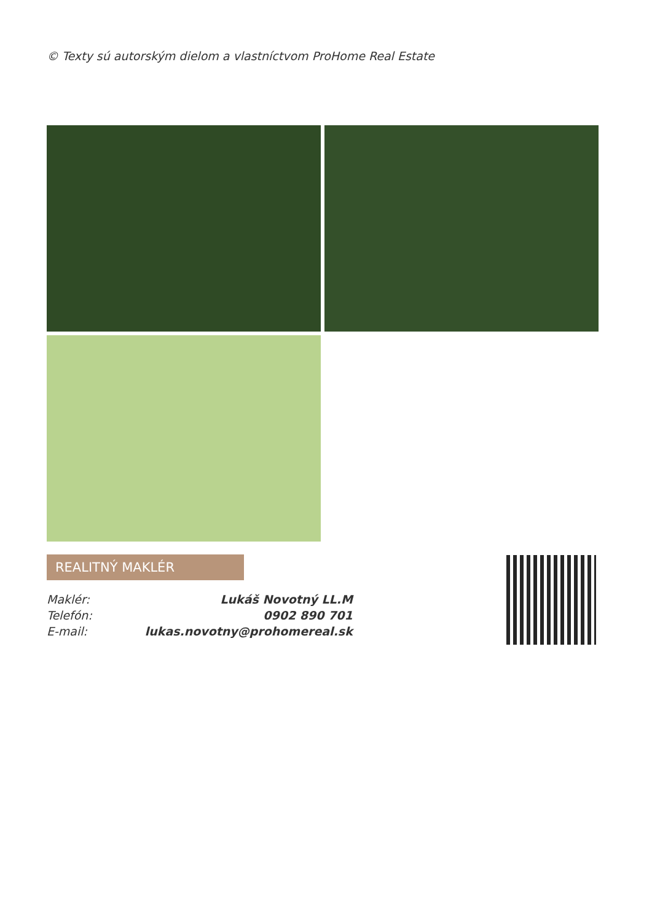© Texty sú autorským dielom a vlastníctvom ProHome Real Estate
REALITNÝ MAKLÉR
| Maklér: | Lukáš Novotný LL.M |
| Telefón: | 0902 890 701 |
| E-mail: | lukas.novotny@prohomereal.sk |